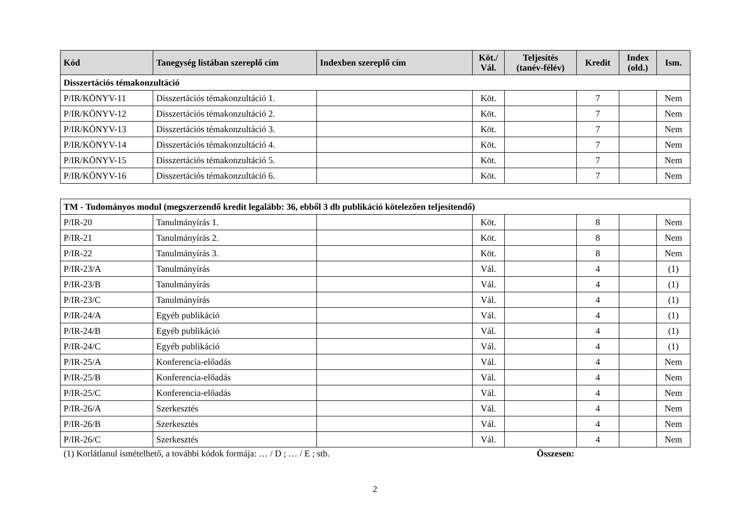| Kód | Tanegység listában szereplő cím | Indexben szereplő cím | Köt./ Vál. | Teljesítés (tanév-félév) | Kredit | Index (old.) | Ism. |
| --- | --- | --- | --- | --- | --- | --- | --- |
| Disszertációs témakonzultáció | | | | | | | |
| P/IR/KÖNYV-11 | Disszertációs témakonzultáció 1. | | Köt. | | 7 | | Nem |
| P/IR/KÖNYV-12 | Disszertációs témakonzultáció 2. | | Köt. | | 7 | | Nem |
| P/IR/KÖNYV-13 | Disszertációs témakonzultáció 3. | | Köt. | | 7 | | Nem |
| P/IR/KÖNYV-14 | Disszertációs témakonzultáció 4. | | Köt. | | 7 | | Nem |
| P/IR/KÖNYV-15 | Disszertációs témakonzultáció 5. | | Köt. | | 7 | | Nem |
| P/IR/KÖNYV-16 | Disszertációs témakonzultáció 6. | | Köt. | | 7 | | Nem |
| TM - Tudományos modul (megszerzendő kredit legalább: 36, ebből 3 db publikáció kötelezően teljesítendő) | | | | | | | |
| P/IR-20 | Tanulmányírás 1. | | Köt. | | 8 | | Nem |
| P/IR-21 | Tanulmányírás 2. | | Köt. | | 8 | | Nem |
| P/IR-22 | Tanulmányírás 3. | | Köt. | | 8 | | Nem |
| P/IR-23/A | Tanulmányírás | | Vál. | | 4 | | (1) |
| P/IR-23/B | Tanulmányírás | | Vál. | | 4 | | (1) |
| P/IR-23/C | Tanulmányírás | | Vál. | | 4 | | (1) |
| P/IR-24/A | Egyéb publikáció | | Vál. | | 4 | | (1) |
| P/IR-24/B | Egyéb publikáció | | Vál. | | 4 | | (1) |
| P/IR-24/C | Egyéb publikáció | | Vál. | | 4 | | (1) |
| P/IR-25/A | Konferencia-előadás | | Vál. | | 4 | | Nem |
| P/IR-25/B | Konferencia-előadás | | Vál. | | 4 | | Nem |
| P/IR-25/C | Konferencia-előadás | | Vál. | | 4 | | Nem |
| P/IR-26/A | Szerkesztés | | Vál. | | 4 | | Nem |
| P/IR-26/B | Szerkesztés | | Vál. | | 4 | | Nem |
| P/IR-26/C | Szerkesztés | | Vál. | | 4 | | Nem |
(1) Korlátlanul ismételhető, a további kódok formája: … / D ; … / E ; stb. Összesen:
2